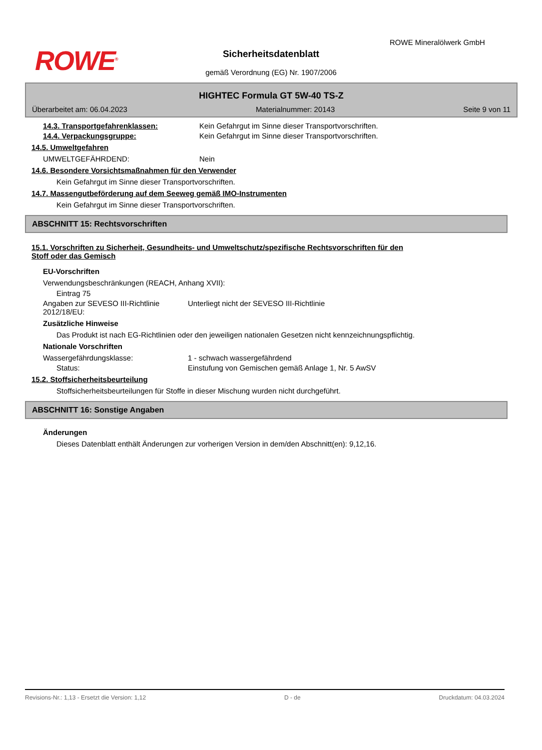ROWE<sup>®</sup>
ROWE Mineralölwerk GmbH
Sicherheitsdatenblatt
gemäß Verordnung (EG) Nr. 1907/2006
HIGHTEC Formula GT 5W-40 TS-Z
Überarbeitet am: 06.04.2023 Materialnummer: 20143 Seite 9 von 11
14.3. Transportgefahrenklassen: Kein Gefahrgut im Sinne dieser Transportvorschriften.
14.4. Verpackungsgruppe: Kein Gefahrgut im Sinne dieser Transportvorschriften.
14.5. Umweltgefahren
UMWELTGEFÄHRDEND: Nein
14.6. Besondere Vorsichtsmaßnahmen für den Verwender
Kein Gefahrgut im Sinne dieser Transportvorschriften.
14.7. Massengutbeförderung auf dem Seeweg gemäß IMO-Instrumenten
Kein Gefahrgut im Sinne dieser Transportvorschriften.
ABSCHNITT 15: Rechtsvorschriften
15.1. Vorschriften zu Sicherheit, Gesundheits- und Umweltschutz/spezifische Rechtsvorschriften für den
Stoff oder das Gemisch
EU-Vorschriften
Verwendungsbeschränkungen (REACH, Anhang XVII):
Eintrag 75
Angaben zur SEVESO III-Richtlinie 2012/18/EU:
Unterliegt nicht der SEVESO III-Richtlinie
Zusätzliche Hinweise
Das Produkt ist nach EG-Richtlinien oder den jeweiligen nationalen Gesetzen nicht kennzeichnungspflichtig.
Nationale Vorschriften
Wassergefährdungsklasse: 1 - schwach wassergefährdend
Status: Einstufung von Gemischen gemäß Anlage 1, Nr. 5 AwSV
15.2. Stoffsicherheitsbeurteilung
Stoffsicherheitsbeurteilungen für Stoffe in dieser Mischung wurden nicht durchgeführt.
ABSCHNITT 16: Sonstige Angaben
Änderungen
Dieses Datenblatt enthält Änderungen zur vorherigen Version in dem/den Abschnitt(en): 9,12,16.
Revisions-Nr.: 1,13 - Ersetzt die Version: 1,12 D - de Druckdatum: 04.03.2024